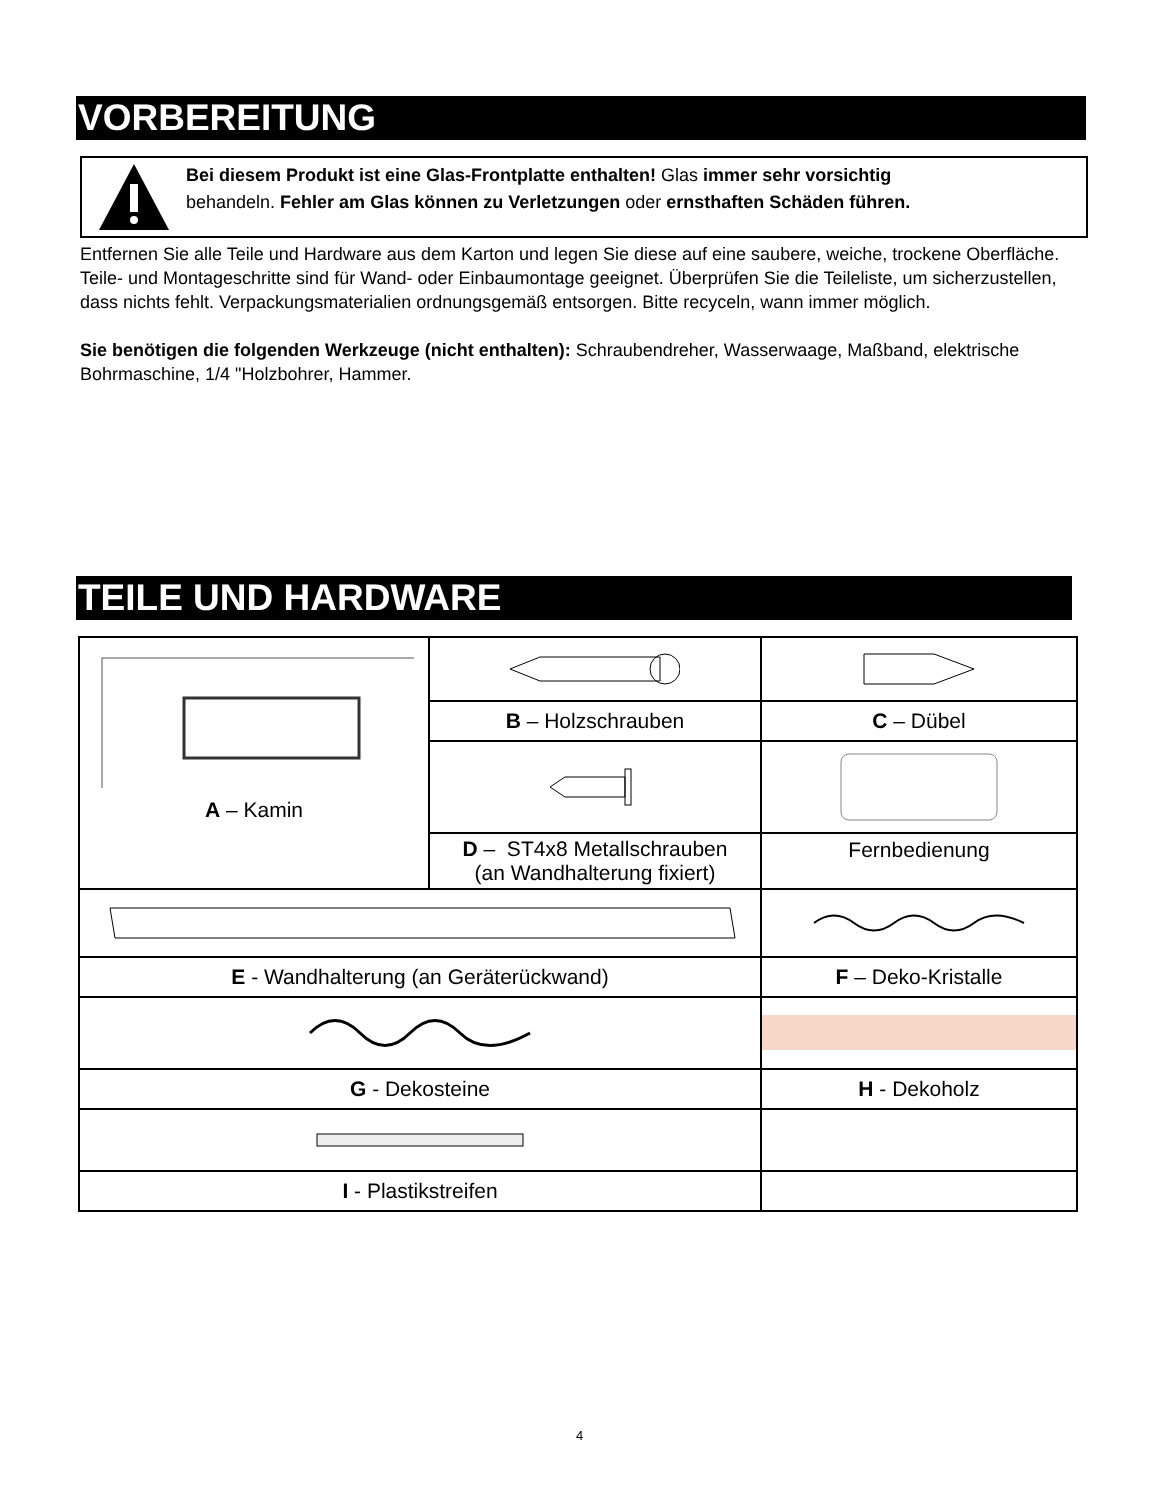VORBEREITUNG
Bei diesem Produkt ist eine Glas-Frontplatte enthalten! Glas immer sehr vorsichtig
behandeln. Fehler am Glas können zu Verletzungen oder ernsthaften Schäden führen.
Entfernen Sie alle Teile und Hardware aus dem Karton und legen Sie diese auf eine saubere, weiche, trockene Oberfläche. Teile- und Montageschritte sind für Wand- oder Einbaumontage geeignet. Überprüfen Sie die Teileliste, um sicherzustellen, dass nichts fehlt. Verpackungsmaterialien ordnungsgemäß entsorgen. Bitte recyceln, wann immer möglich.
Sie benötigen die folgenden Werkzeuge (nicht enthalten): Schraubendreher, Wasserwaage, Maßband, elektrische Bohrmaschine, 1/4 "Holzbohrer, Hammer.
TEILE UND HARDWARE
| A – Kamin | | |
| | B – Holzschrauben | C – Dübel |
| | D – ST4x8 Metallschrauben (an Wandhalterung fixiert) | Fernbedienung |
| E - Wandhalterung (an Geräterückwand) | | F – Deko-Kristalle |
| G - Dekosteine | | H - Dekoholz |
| I - Plastikstreifen | | |
4